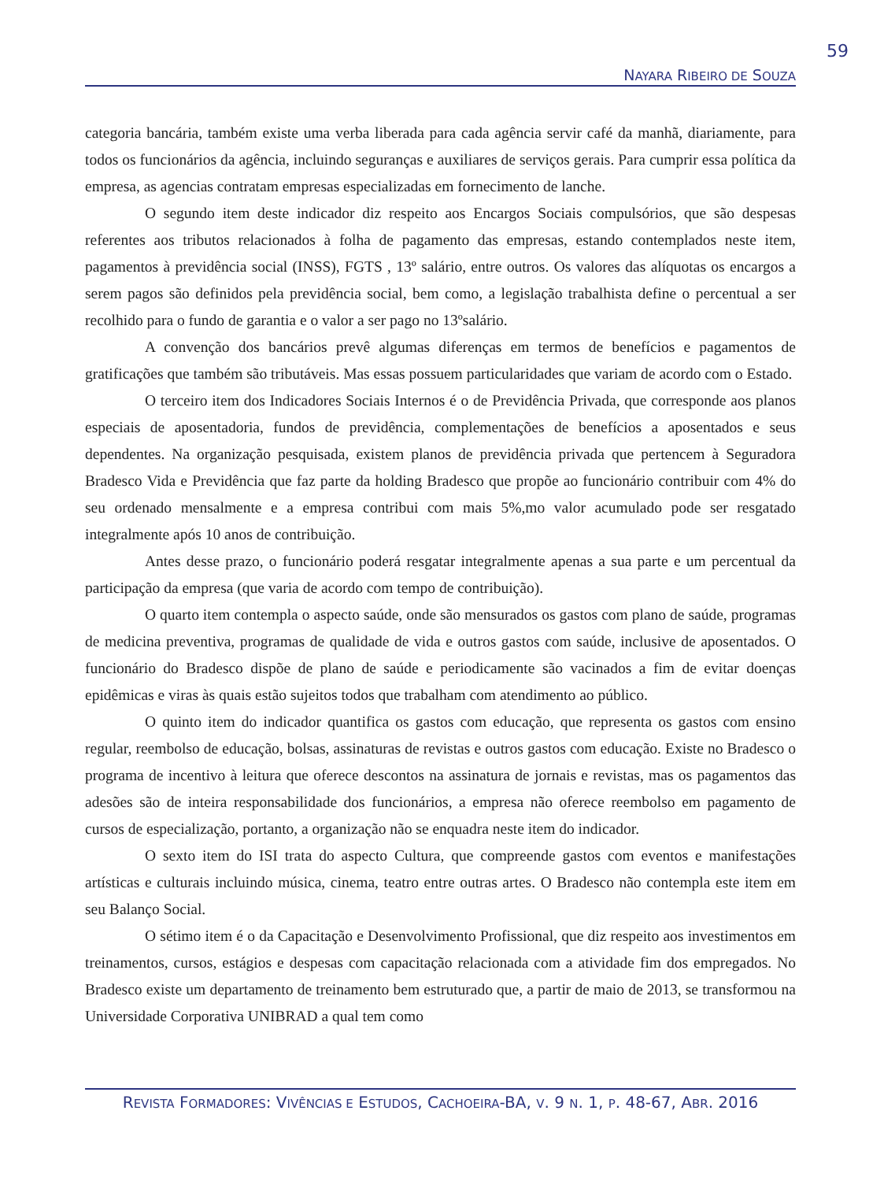59
NAYARA RIBEIRO DE SOUZA
categoria bancária, também existe uma verba liberada para cada agência servir café da manhã, diariamente, para todos os funcionários da agência, incluindo seguranças e auxiliares de serviços gerais. Para cumprir essa política da empresa, as agencias contratam empresas especializadas em fornecimento de lanche.
O segundo item deste indicador diz respeito aos Encargos Sociais compulsórios, que são despesas referentes aos tributos relacionados à folha de pagamento das empresas, estando contemplados neste item, pagamentos à previdência social (INSS), FGTS , 13º salário, entre outros. Os valores das alíquotas os encargos a serem pagos são definidos pela previdência social, bem como, a legislação trabalhista define o percentual a ser recolhido para o fundo de garantia e o valor a ser pago no 13ºsalário.
A convenção dos bancários prevê algumas diferenças em termos de benefícios e pagamentos de gratificações que também são tributáveis. Mas essas possuem particularidades que variam de acordo com o Estado.
O terceiro item dos Indicadores Sociais Internos é o de Previdência Privada, que corresponde aos planos especiais de aposentadoria, fundos de previdência, complementações de benefícios a aposentados e seus dependentes. Na organização pesquisada, existem planos de previdência privada que pertencem à Seguradora Bradesco Vida e Previdência que faz parte da holding Bradesco que propõe ao funcionário contribuir com 4% do seu ordenado mensalmente e a empresa contribui com mais 5%,mo valor acumulado pode ser resgatado integralmente após 10 anos de contribuição.
Antes desse prazo, o funcionário poderá resgatar integralmente apenas a sua parte e um percentual da participação da empresa (que varia de acordo com tempo de contribuição).
O quarto item contempla o aspecto saúde, onde são mensurados os gastos com plano de saúde, programas de medicina preventiva, programas de qualidade de vida e outros gastos com saúde, inclusive de aposentados. O funcionário do Bradesco dispõe de plano de saúde e periodicamente são vacinados a fim de evitar doenças epidêmicas e viras às quais estão sujeitos todos que trabalham com atendimento ao público.
O quinto item do indicador quantifica os gastos com educação, que representa os gastos com ensino regular, reembolso de educação, bolsas, assinaturas de revistas e outros gastos com educação. Existe no Bradesco o programa de incentivo à leitura que oferece descontos na assinatura de jornais e revistas, mas os pagamentos das adesões são de inteira responsabilidade dos funcionários, a empresa não oferece reembolso em pagamento de cursos de especialização, portanto, a organização não se enquadra neste item do indicador.
O sexto item do ISI trata do aspecto Cultura, que compreende gastos com eventos e manifestações artísticas e culturais incluindo música, cinema, teatro entre outras artes. O Bradesco não contempla este item em seu Balanço Social.
O sétimo item é o da Capacitação e Desenvolvimento Profissional, que diz respeito aos investimentos em treinamentos, cursos, estágios e despesas com capacitação relacionada com a atividade fim dos empregados. No Bradesco existe um departamento de treinamento bem estruturado que, a partir de maio de 2013, se transformou na Universidade Corporativa UNIBRAD a qual tem como
REVISTA FORMADORES: VIVÊNCIAS E ESTUDOS, CACHOEIRA-BA, V. 9 N. 1, P. 48-67, ABR. 2016